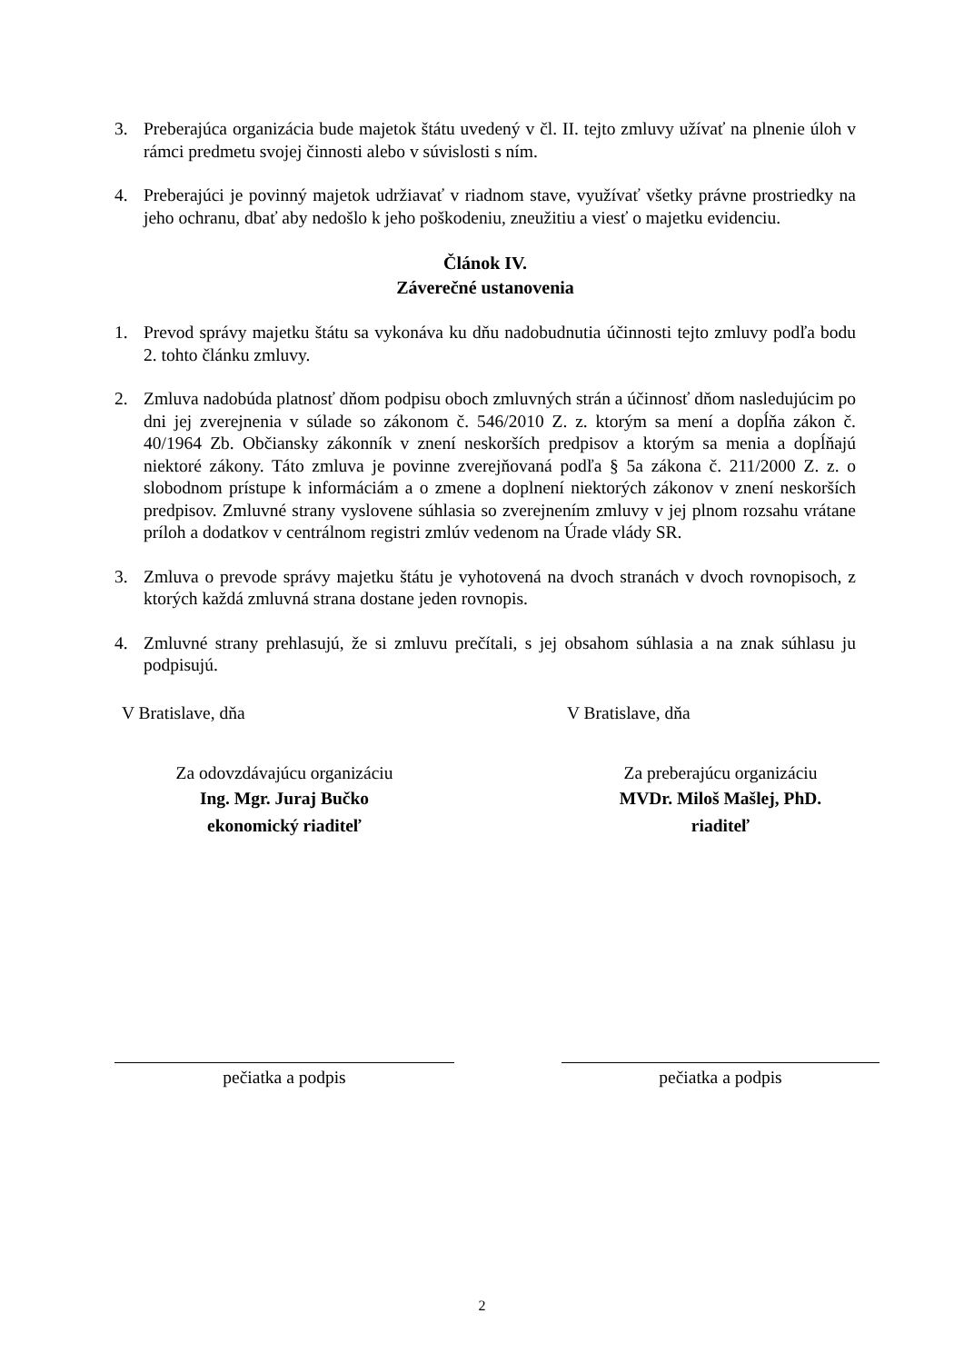3. Preberajúca organizácia bude majetok štátu uvedený v čl. II. tejto zmluvy užívať na plnenie úloh v rámci predmetu svojej činnosti alebo v súvislosti s ním.
4. Preberajúci je povinný majetok udržiavať v riadnom stave, využívať všetky právne prostriedky na jeho ochranu, dbať aby nedošlo k jeho poškodeniu, zneužitiu a viesť o majetku evidenciu.
Článok IV.
Záverečné ustanovenia
1. Prevod správy majetku štátu sa vykonáva ku dňu nadobudnutia účinnosti tejto zmluvy podľa bodu 2. tohto článku zmluvy.
2. Zmluva nadobúda platnosť dňom podpisu oboch zmluvných strán a účinnosť dňom nasledujúcim po dni jej zverejnenia v súlade so zákonom č. 546/2010 Z. z. ktorým sa mení a dopĺňa zákon č. 40/1964 Zb. Občiansky zákonník v znení neskorších predpisov a ktorým sa menia a dopĺňajú niektoré zákony. Táto zmluva je povinne zverejňovaná podľa § 5a zákona č. 211/2000 Z. z. o slobodnom prístupe k informáciám a o zmene a doplnení niektorých zákonov v znení neskorších predpisov. Zmluvné strany vyslovene súhlasia so zverejnením zmluvy v jej plnom rozsahu vrátane príloh a dodatkov v centrálnom registri zmlúv vedenom na Úrade vlády SR.
3. Zmluva o prevode správy majetku štátu je vyhotovená na dvoch stranách v dvoch rovnopisoch, z ktorých každá zmluvná strana dostane jeden rovnopis.
4. Zmluvné strany prehlasujú, že si zmluvu prečítali, s jej obsahom súhlasia a na znak súhlasu ju podpisujú.
V Bratislave, dňa
Za odovzdávajúcu organizáciu
Ing. Mgr. Juraj Bučko
ekonomický riaditeľ
pečiatka a podpis
V Bratislave, dňa
Za preberajúcu organizáciu
MVDr. Miloš Mašlej, PhD.
riaditeľ
pečiatka a podpis
2